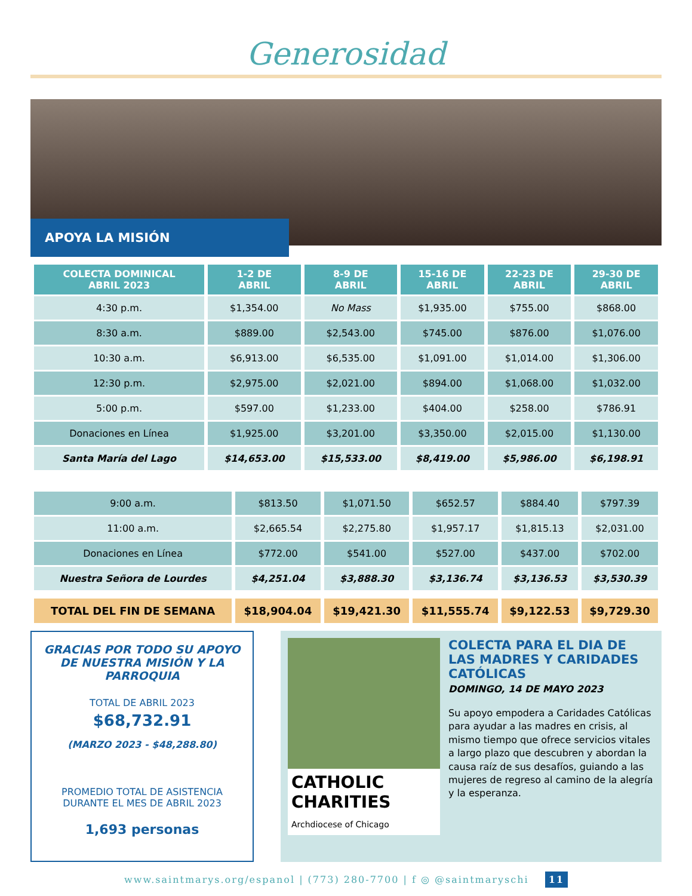Generosidad
APOYA LA MISIÓN
| COLECTA DOMINICAL ABRIL 2023 | 1-2 DE ABRIL | 8-9 DE ABRIL | 15-16 DE ABRIL | 22-23 DE ABRIL | 29-30 DE ABRIL |
| --- | --- | --- | --- | --- | --- |
| 4:30 p.m. | $1,354.00 | No Mass | $1,935.00 | $755.00 | $868.00 |
| 8:30 a.m. | $889.00 | $2,543.00 | $745.00 | $876.00 | $1,076.00 |
| 10:30 a.m. | $6,913.00 | $6,535.00 | $1,091.00 | $1,014.00 | $1,306.00 |
| 12:30 p.m. | $2,975.00 | $2,021.00 | $894.00 | $1,068.00 | $1,032.00 |
| 5:00 p.m. | $597.00 | $1,233.00 | $404.00 | $258.00 | $786.91 |
| Donaciones en Línea | $1,925.00 | $3,201.00 | $3,350.00 | $2,015.00 | $1,130.00 |
| Santa María del Lago | $14,653.00 | $15,533.00 | $8,419.00 | $5,986.00 | $6,198.91 |
| 9:00 a.m. | $813.50 | $1,071.50 | $652.57 | $884.40 | $797.39 |
| 11:00 a.m. | $2,665.54 | $2,275.80 | $1,957.17 | $1,815.13 | $2,031.00 |
| Donaciones en Línea | $772.00 | $541.00 | $527.00 | $437.00 | $702.00 |
| Nuestra Señora de Lourdes | $4,251.04 | $3,888.30 | $3,136.74 | $3,136.53 | $3,530.39 |
| TOTAL DEL FIN DE SEMANA | $18,904.04 | $19,421.30 | $11,555.74 | $9,122.53 | $9,729.30 |
GRACIAS POR TODO SU APOYO DE NUESTRA MISIÓN Y LA PARROQUIA
TOTAL DE ABRIL 2023
$68,732.91
(MARZO 2023 - $48,288.80)
PROMEDIO TOTAL DE ASISTENCIA DURANTE EL MES DE ABRIL 2023
1,693 personas
CATHOLIC CHARITIES
Archdiocese of Chicago
COLECTA PARA EL DIA DE LAS MADRES Y CARIDADES CATÓLICAS
DOMINGO, 14 DE MAYO 2023
Su apoyo empodera a Caridades Católicas para ayudar a las madres en crisis, al mismo tiempo que ofrece servicios vitales a largo plazo que descubren y abordan la causa raíz de sus desafíos, guiando a las mujeres de regreso al camino de la alegría y la esperanza.
www.saintmarys.org/espanol | (773) 280-7700 | f ◎ @saintmaryschi 11